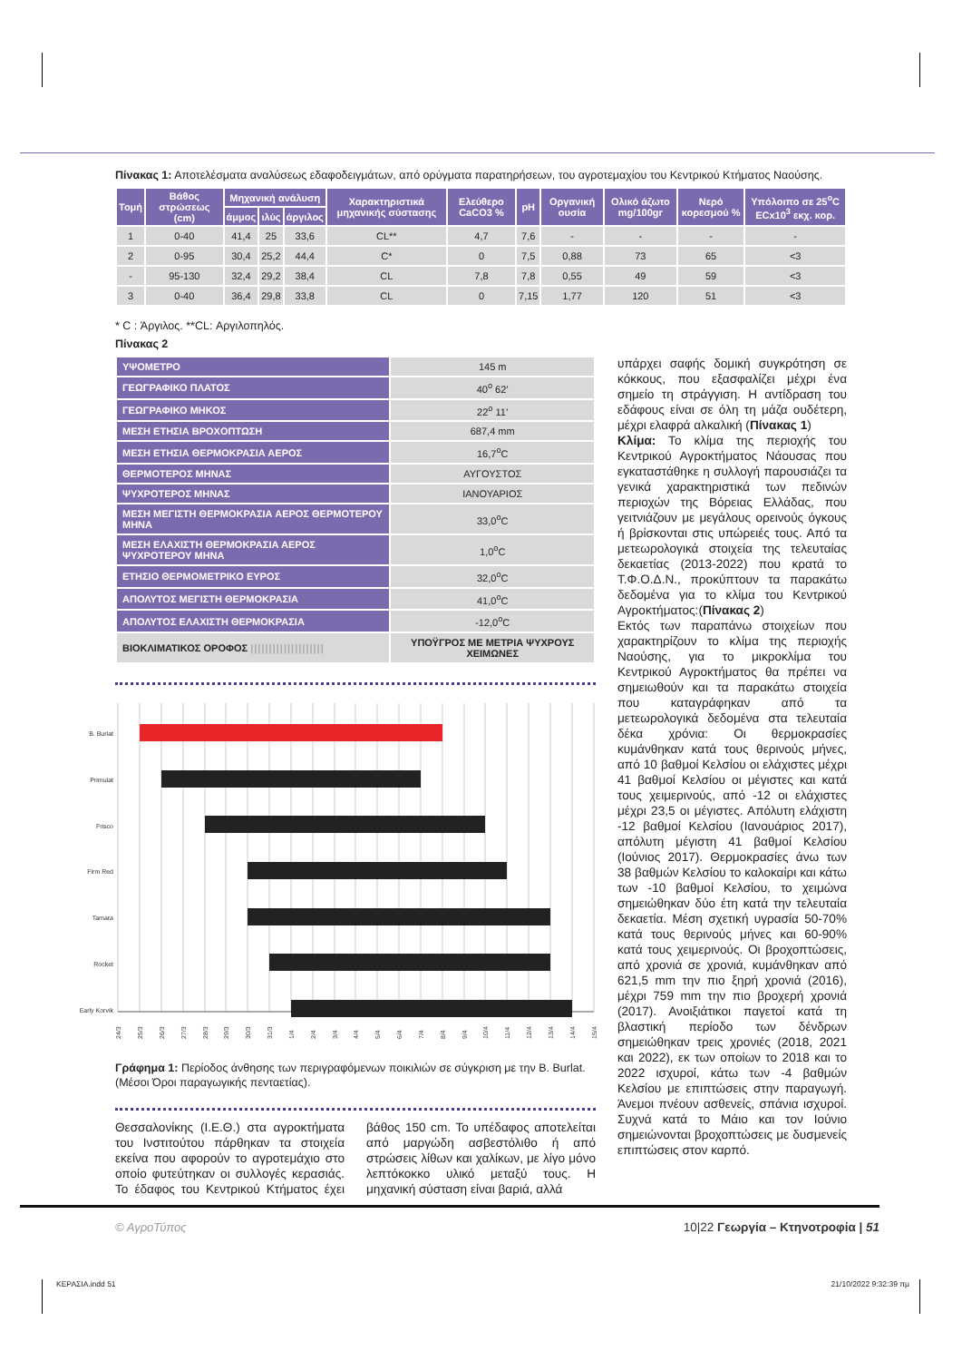Πίνακας 1: Αποτελέσματα αναλύσεως εδαφοδειγμάτων, από ορύγματα παρατηρήσεων, του αγροτεμαχίου του Κεντρικού Κτήματος Ναούσης.
| Τομή | Βάθος στρώσεως (cm) | Μηχανική ανάλυση | | | Χαρακτηριστικά μηχανικής σύστασης | Ελεύθερο CaCO3 % | pH | Οργανική ουσία | Ολικό άζωτο mg/100gr | Νερό κορεσμού % | Υπόλοιπο σε 25<sup>ο</sup>C ECx10<sup>3</sup> εκχ. κορ. |
| --- | --- | --- | --- | --- | --- | --- | --- | --- | --- | --- | --- |
| | | άμμος | ιλύς | άργιλος | | | | | | | |
| 1 | 0-40 | 41,4 | 25 | 33,6 | CL** | 4,7 | 7,6 | - | - | - | - |
| 2 | 0-95 | 30,4 | 25,2 | 44,4 | C* | 0 | 7,5 | 0,88 | 73 | 65 | <3 |
| - | 95-130 | 32,4 | 29,2 | 38,4 | CL | 7,8 | 7,8 | 0,55 | 49 | 59 | <3 |
| 3 | 0-40 | 36,4 | 29,8 | 33,8 | CL | 0 | 7,15 | 1,77 | 120 | 51 | <3 |
* C : Άργιλος. **CL: Αργιλοπηλός.
Πίνακας 2
| ΥΨΟΜΕΤΡΟ | 145 m |
| ΓΕΩΓΡΑΦΙΚΟ ΠΛΑΤΟΣ | 40<sup>ο</sup> 62’ |
| ΓΕΩΓΡΑΦΙΚΟ ΜΗΚΟΣ | 22<sup>ο</sup> 11’ |
| ΜΕΣΗ ΕΤΗΣΙΑ ΒΡΟΧΟΠΤΩΣΗ | 687,4 mm |
| ΜΕΣΗ ΕΤΗΣΙΑ ΘΕΡΜΟΚΡΑΣΙΑ ΑΕΡΟΣ | 16,7<sup>ο</sup>C |
| ΘΕΡΜΟΤΕΡΟΣ ΜΗΝΑΣ | ΑΥΓΟΥΣΤΟΣ |
| ΨΥΧΡΟΤΕΡΟΣ ΜΗΝΑΣ | ΙΑΝΟΥΑΡΙΟΣ |
| ΜΕΣΗ ΜΕΓΙΣΤΗ ΘΕΡΜΟΚΡΑΣΙΑ ΑΕΡΟΣ ΘΕΡΜΟΤΕΡΟΥ ΜΗΝΑ | 33,0<sup>ο</sup>C |
| ΜΕΣΗ ΕΛΑΧΙΣΤΗ ΘΕΡΜΟΚΡΑΣΙΑ ΑΕΡΟΣ ΨΥΧΡΟΤΕΡΟΥ ΜΗΝΑ | 1,0<sup>ο</sup>C |
| ΕΤΗΣΙΟ ΘΕΡΜΟΜΕΤΡΙΚΟ ΕΥΡΟΣ | 32,0<sup>ο</sup>C |
| ΑΠΟΛΥΤΟΣ ΜΕΓΙΣΤΗ ΘΕΡΜΟΚΡΑΣΙΑ | 41,0<sup>ο</sup>C |
| ΑΠΟΛΥΤΟΣ ΕΛΑΧΙΣΤΗ ΘΕΡΜΟΚΡΑΣΙΑ | -12,0<sup>ο</sup>C |
| ΒΙΟΚΛΙΜΑΤΙΚΟΣ ΟΡΟΦΟΣ //////////////////// | ΥΠΟΫΓΡΟΣ ΜΕ ΜΕΤΡΙΑ ΨΥΧΡΟΥΣ ΧΕΙΜΩΝΕΣ |
B. Burlat
Primulat
Frisco
Firm Red
Tamara
Rocket
Early Korvik
24/3
25/3
26/3
27/3
28/3
29/3
30/3
31/3
1/4
2/4
3/4
4/4
5/4
6/4
7/4
8/4
9/4
10/4
11/4
12/4
13/4
14/4
15/4
Γράφημα 1: Περίοδος άνθησης των περιγραφόμενων ποικιλιών σε σύγκριση με την B. Burlat. (Μέσοι Όροι παραγωγικής πενταετίας).
Θεσσαλονίκης (Ι.Ε.Θ.) στα αγροκτήματα του Ινστιτούτου πάρθηκαν τα στοιχεία εκείνα που αφορούν το αγροτεμάχιο στο οποίο φυτεύτηκαν οι συλλογές κερασιάς. Το έδαφος του Κεντρικού Κτήματος έχει βάθος 150 cm. Το υπέδαφος αποτελείται από μαργώδη ασβεστόλιθο ή από στρώσεις λίθων και χαλίκων, με λίγο μόνο λεπτόκοκκο υλικό μεταξύ τους. Η μηχανική σύσταση είναι βαριά, αλλά
υπάρχει σαφής δομική συγκρότηση σε κόκκους, που εξασφαλίζει μέχρι ένα σημείο τη στράγγιση. Η αντίδραση του εδάφους είναι σε όλη τη μάζα ουδέτερη, μέχρι ελαφρά αλκαλική (Πίνακας 1)
Κλίμα: Το κλίμα της περιοχής του Κεντρικού Αγροκτήματος Νάουσας που εγκαταστάθηκε η συλλογή παρουσιάζει τα γενικά χαρακτηριστικά των πεδινών περιοχών της Βόρειας Ελλάδας, που γειτνιάζουν με μεγάλους ορεινούς όγκους ή βρίσκονται στις υπώρειές τους. Από τα μετεωρολογικά στοιχεία της τελευταίας δεκαετίας (2013-2022) που κρατά το Τ.Φ.Ο.Δ.Ν., προκύπτουν τα παρακάτω δεδομένα για το κλίμα του Κεντρικού Αγροκτήματος:(Πίνακας 2)
Εκτός των παραπάνω στοιχείων που χαρακτηρίζουν το κλίμα της περιοχής Ναούσης, για το μικροκλίμα του Κεντρικού Αγροκτήματος θα πρέπει να σημειωθούν και τα παρακάτω στοιχεία που καταγράφηκαν από τα μετεωρολογικά δεδομένα στα τελευταία δέκα χρόνια: Οι θερμοκρασίες κυμάνθηκαν κατά τους θερινούς μήνες, από 10 βαθμοί Κελσίου οι ελάχιστες μέχρι 41 βαθμοί Κελσίου οι μέγιστες και κατά τους χειμερινούς, από -12 οι ελάχιστες μέχρι 23,5 οι μέγιστες. Απόλυτη ελάχιστη -12 βαθμοί Κελσίου (Ιανουάριος 2017), απόλυτη μέγιστη 41 βαθμοί Κελσίου (Ιούνιος 2017). Θερμοκρασίες άνω των 38 βαθμών Κελσίου το καλοκαίρι και κάτω των -10 βαθμοί Κελσίου, το χειμώνα σημειώθηκαν δύο έτη κατά την τελευταία δεκαετία. Μέση σχετική υγρασία 50-70% κατά τους θερινούς μήνες και 60-90% κατά τους χειμερινούς. Οι βροχοπτώσεις, από χρονιά σε χρονιά, κυμάνθηκαν από 621,5 mm την πιο ξηρή χρονιά (2016), μέχρι 759 mm την πιο βροχερή χρονιά (2017). Ανοιξιάτικοι παγετοί κατά τη βλαστική περίοδο των δένδρων σημειώθηκαν τρεις χρονιές (2018, 2021 και 2022), εκ των οποίων το 2018 και το 2022 ισχυροί, κάτω των -4 βαθμών Κελσίου με επιπτώσεις στην παραγωγή. Άνεμοι πνέουν ασθενείς, σπάνια ισχυροί. Συχνά κατά το Μάιο και τον Ιούνιο σημειώνονται βροχοπτώσεις με δυσμενείς επιπτώσεις στον καρπό.
© ΑγροΤύπος
10|22 Γεωργία – Κτηνοτροφία | 51
ΚΕΡΑΣΙΑ.indd 51 21/10/2022 9:32:39 πμ